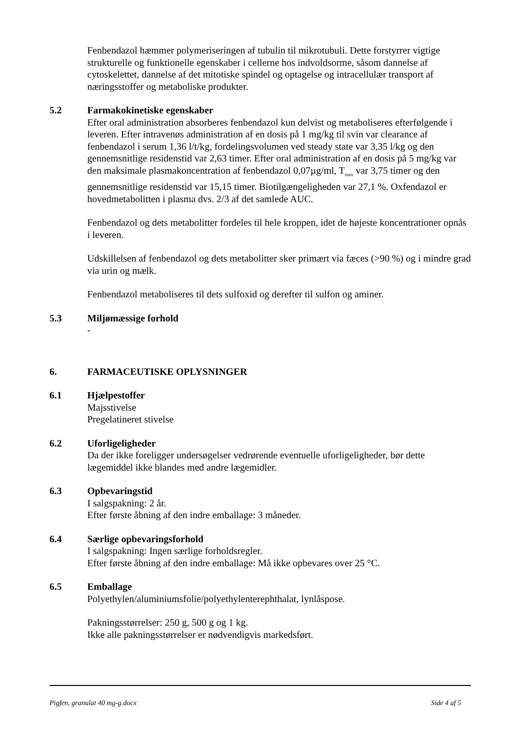Fenbendazol hæmmer polymeriseringen af tubulin til mikrotubuli. Dette forstyrrer vigtige strukturelle og funktionelle egenskaber i cellerne hos indvoldsorme, såsom dannelse af cytoskelettet, dannelse af det mitotiske spindel og optagelse og intracellulær transport af næringsstoffer og metaboliske produkter.
5.2 Farmakokinetiske egenskaber
Efter oral administration absorberes fenbendazol kun delvist og metaboliseres efterfølgende i leveren. Efter intravenøs administration af en dosis på 1 mg/kg til svin var clearance af fenbendazol i serum 1,36 l/t/kg, fordelingsvolumen ved steady state var 3,35 l/kg og den gennemsnitlige residenstid var 2,63 timer. Efter oral administration af en dosis på 5 mg/kg var den maksimale plasmakoncentration af fenbendazol 0,07µg/ml, T<sub>max</sub> var 3,75 timer og den gennemsnitlige residenstid var 15,15 timer. Biotilgængeligheden var 27,1 %. Oxfendazol er hovedmetabolitten i plasma dvs. 2/3 af det samlede AUC.
Fenbendazol og dets metabolitter fordeles til hele kroppen, idet de højeste koncentrationer opnås i leveren.
Udskillelsen af fenbendazol og dets metabolitter sker primært via fæces (>90 %) og i mindre grad via urin og mælk.
Fenbendazol metaboliseres til dets sulfoxid og derefter til sulfon og aminer.
5.3 Miljømæssige forhold
-
6. FARMACEUTISKE OPLYSNINGER
6.1 Hjælpestoffer
Majsstivelse
Pregelatineret stivelse
6.2 Uforligeligheder
Da der ikke foreligger undersøgelser vedrørende eventuelle uforligeligheder, bør dette lægemiddel ikke blandes med andre lægemidler.
6.3 Opbevaringstid
I salgspakning: 2 år.
Efter første åbning af den indre emballage: 3 måneder.
6.4 Særlige opbevaringsforhold
I salgspakning: Ingen særlige forholdsregler.
Efter første åbning af den indre emballage: Må ikke opbevares over 25 °C.
6.5 Emballage
Polyethylen/aluminiumsfolie/polyethylenterephthalat, lynlåspose.
Pakningsstørrelser: 250 g, 500 g og 1 kg.
Ikke alle pakningsstørrelser er nødvendigvis markedsført.
Pigfen, granulat 40 mg-g.docx Side 4 af 5